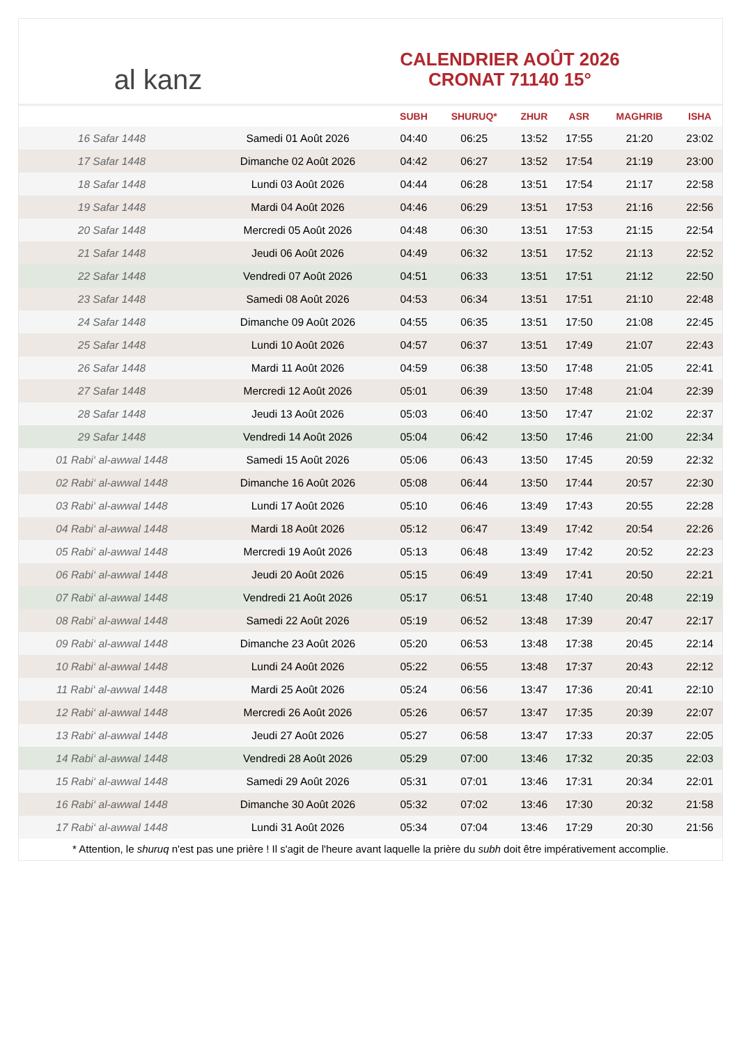al kanz
CALENDRIER AOÛT 2026
CRONAT 71140 15°
| | | SUBH | SHURUQ* | ZHUR | ASR | MAGHRIB | ISHA |
| --- | --- | --- | --- | --- | --- | --- | --- |
| 16 Safar 1448 | Samedi 01 Août 2026 | 04:40 | 06:25 | 13:52 | 17:55 | 21:20 | 23:02 |
| 17 Safar 1448 | Dimanche 02 Août 2026 | 04:42 | 06:27 | 13:52 | 17:54 | 21:19 | 23:00 |
| 18 Safar 1448 | Lundi 03 Août 2026 | 04:44 | 06:28 | 13:51 | 17:54 | 21:17 | 22:58 |
| 19 Safar 1448 | Mardi 04 Août 2026 | 04:46 | 06:29 | 13:51 | 17:53 | 21:16 | 22:56 |
| 20 Safar 1448 | Mercredi 05 Août 2026 | 04:48 | 06:30 | 13:51 | 17:53 | 21:15 | 22:54 |
| 21 Safar 1448 | Jeudi 06 Août 2026 | 04:49 | 06:32 | 13:51 | 17:52 | 21:13 | 22:52 |
| 22 Safar 1448 | Vendredi 07 Août 2026 | 04:51 | 06:33 | 13:51 | 17:51 | 21:12 | 22:50 |
| 23 Safar 1448 | Samedi 08 Août 2026 | 04:53 | 06:34 | 13:51 | 17:51 | 21:10 | 22:48 |
| 24 Safar 1448 | Dimanche 09 Août 2026 | 04:55 | 06:35 | 13:51 | 17:50 | 21:08 | 22:45 |
| 25 Safar 1448 | Lundi 10 Août 2026 | 04:57 | 06:37 | 13:51 | 17:49 | 21:07 | 22:43 |
| 26 Safar 1448 | Mardi 11 Août 2026 | 04:59 | 06:38 | 13:50 | 17:48 | 21:05 | 22:41 |
| 27 Safar 1448 | Mercredi 12 Août 2026 | 05:01 | 06:39 | 13:50 | 17:48 | 21:04 | 22:39 |
| 28 Safar 1448 | Jeudi 13 Août 2026 | 05:03 | 06:40 | 13:50 | 17:47 | 21:02 | 22:37 |
| 29 Safar 1448 | Vendredi 14 Août 2026 | 05:04 | 06:42 | 13:50 | 17:46 | 21:00 | 22:34 |
| 01 Rabi‘ al-awwal 1448 | Samedi 15 Août 2026 | 05:06 | 06:43 | 13:50 | 17:45 | 20:59 | 22:32 |
| 02 Rabi‘ al-awwal 1448 | Dimanche 16 Août 2026 | 05:08 | 06:44 | 13:50 | 17:44 | 20:57 | 22:30 |
| 03 Rabi‘ al-awwal 1448 | Lundi 17 Août 2026 | 05:10 | 06:46 | 13:49 | 17:43 | 20:55 | 22:28 |
| 04 Rabi‘ al-awwal 1448 | Mardi 18 Août 2026 | 05:12 | 06:47 | 13:49 | 17:42 | 20:54 | 22:26 |
| 05 Rabi‘ al-awwal 1448 | Mercredi 19 Août 2026 | 05:13 | 06:48 | 13:49 | 17:42 | 20:52 | 22:23 |
| 06 Rabi‘ al-awwal 1448 | Jeudi 20 Août 2026 | 05:15 | 06:49 | 13:49 | 17:41 | 20:50 | 22:21 |
| 07 Rabi‘ al-awwal 1448 | Vendredi 21 Août 2026 | 05:17 | 06:51 | 13:48 | 17:40 | 20:48 | 22:19 |
| 08 Rabi‘ al-awwal 1448 | Samedi 22 Août 2026 | 05:19 | 06:52 | 13:48 | 17:39 | 20:47 | 22:17 |
| 09 Rabi‘ al-awwal 1448 | Dimanche 23 Août 2026 | 05:20 | 06:53 | 13:48 | 17:38 | 20:45 | 22:14 |
| 10 Rabi‘ al-awwal 1448 | Lundi 24 Août 2026 | 05:22 | 06:55 | 13:48 | 17:37 | 20:43 | 22:12 |
| 11 Rabi‘ al-awwal 1448 | Mardi 25 Août 2026 | 05:24 | 06:56 | 13:47 | 17:36 | 20:41 | 22:10 |
| 12 Rabi‘ al-awwal 1448 | Mercredi 26 Août 2026 | 05:26 | 06:57 | 13:47 | 17:35 | 20:39 | 22:07 |
| 13 Rabi‘ al-awwal 1448 | Jeudi 27 Août 2026 | 05:27 | 06:58 | 13:47 | 17:33 | 20:37 | 22:05 |
| 14 Rabi‘ al-awwal 1448 | Vendredi 28 Août 2026 | 05:29 | 07:00 | 13:46 | 17:32 | 20:35 | 22:03 |
| 15 Rabi‘ al-awwal 1448 | Samedi 29 Août 2026 | 05:31 | 07:01 | 13:46 | 17:31 | 20:34 | 22:01 |
| 16 Rabi‘ al-awwal 1448 | Dimanche 30 Août 2026 | 05:32 | 07:02 | 13:46 | 17:30 | 20:32 | 21:58 |
| 17 Rabi‘ al-awwal 1448 | Lundi 31 Août 2026 | 05:34 | 07:04 | 13:46 | 17:29 | 20:30 | 21:56 |
* Attention, le shuruq n'est pas une prière ! Il s'agit de l'heure avant laquelle la prière du subh doit être impérativement accomplie.